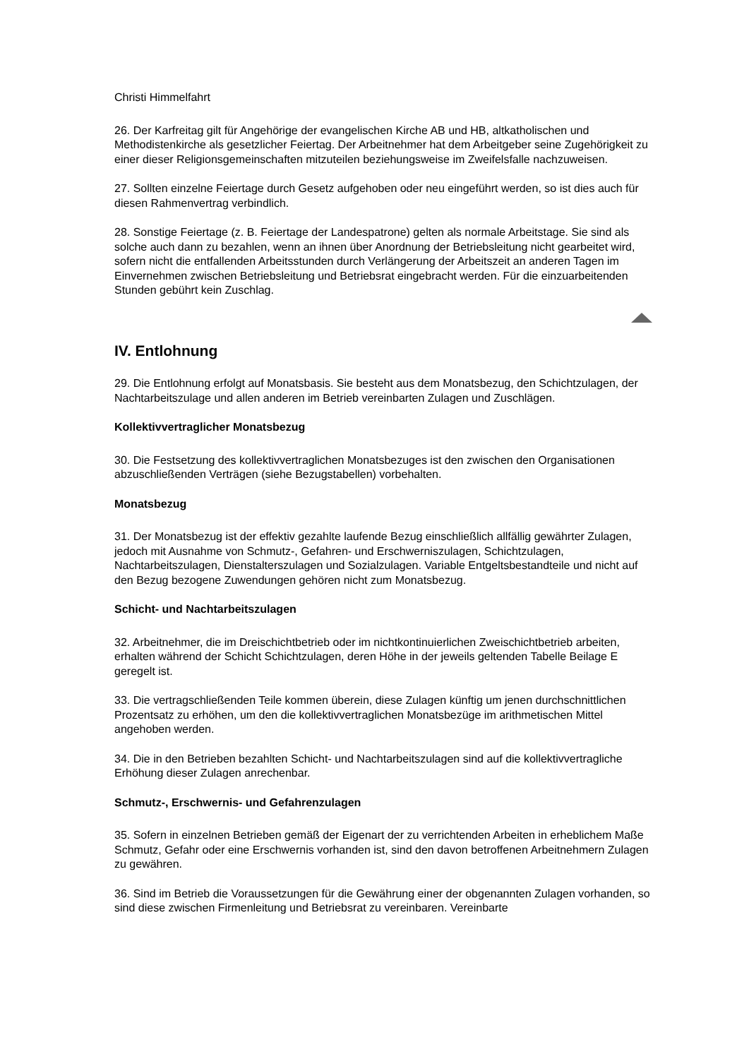Christi Himmelfahrt
26. Der Karfreitag gilt für Angehörige der evangelischen Kirche AB und HB, altkatholischen und Methodistenkirche als gesetzlicher Feiertag. Der Arbeitnehmer hat dem Arbeitgeber seine Zugehörigkeit zu einer dieser Religionsgemeinschaften mitzuteilen beziehungsweise im Zweifelsfalle nachzuweisen.
27. Sollten einzelne Feiertage durch Gesetz aufgehoben oder neu eingeführt werden, so ist dies auch für diesen Rahmenvertrag verbindlich.
28. Sonstige Feiertage (z. B. Feiertage der Landespatrone) gelten als normale Arbeitstage. Sie sind als solche auch dann zu bezahlen, wenn an ihnen über Anordnung der Betriebsleitung nicht gearbeitet wird, sofern nicht die entfallenden Arbeitsstunden durch Verlängerung der Arbeitszeit an anderen Tagen im Einvernehmen zwischen Betriebsleitung und Betriebsrat eingebracht werden. Für die einzuarbeitenden Stunden gebührt kein Zuschlag.
IV. Entlohnung
29. Die Entlohnung erfolgt auf Monatsbasis. Sie besteht aus dem Monatsbezug, den Schichtzulagen, der Nachtarbeitszulage und allen anderen im Betrieb vereinbarten Zulagen und Zuschlägen.
Kollektivvertraglicher Monatsbezug
30. Die Festsetzung des kollektivvertraglichen Monatsbezuges ist den zwischen den Organisationen abzuschließenden Verträgen (siehe Bezugstabellen) vorbehalten.
Monatsbezug
31. Der Monatsbezug ist der effektiv gezahlte laufende Bezug einschließlich allfällig gewährter Zulagen, jedoch mit Ausnahme von Schmutz-, Gefahren- und Erschwerniszulagen, Schichtzulagen, Nachtarbeitszulagen, Dienstalterszulagen und Sozialzulagen. Variable Entgeltsbestandteile und nicht auf den Bezug bezogene Zuwendungen gehören nicht zum Monatsbezug.
Schicht- und Nachtarbeitszulagen
32. Arbeitnehmer, die im Dreischichtbetrieb oder im nichtkontinuierlichen Zweischichtbetrieb arbeiten, erhalten während der Schicht Schichtzulagen, deren Höhe in der jeweils geltenden Tabelle Beilage E geregelt ist.
33. Die vertragschließenden Teile kommen überein, diese Zulagen künftig um jenen durchschnittlichen Prozentsatz zu erhöhen, um den die kollektivvertraglichen Monatsbezüge im arithmetischen Mittel angehoben werden.
34. Die in den Betrieben bezahlten Schicht- und Nachtarbeitszulagen sind auf die kollektivvertragliche Erhöhung dieser Zulagen anrechenbar.
Schmutz-, Erschwernis- und Gefahrenzulagen
35. Sofern in einzelnen Betrieben gemäß der Eigenart der zu verrichtenden Arbeiten in erheblichem Maße Schmutz, Gefahr oder eine Erschwernis vorhanden ist, sind den davon betroffenen Arbeitnehmern Zulagen zu gewähren.
36. Sind im Betrieb die Voraussetzungen für die Gewährung einer der obgenannten Zulagen vorhanden, so sind diese zwischen Firmenleitung und Betriebsrat zu vereinbaren. Vereinbarte